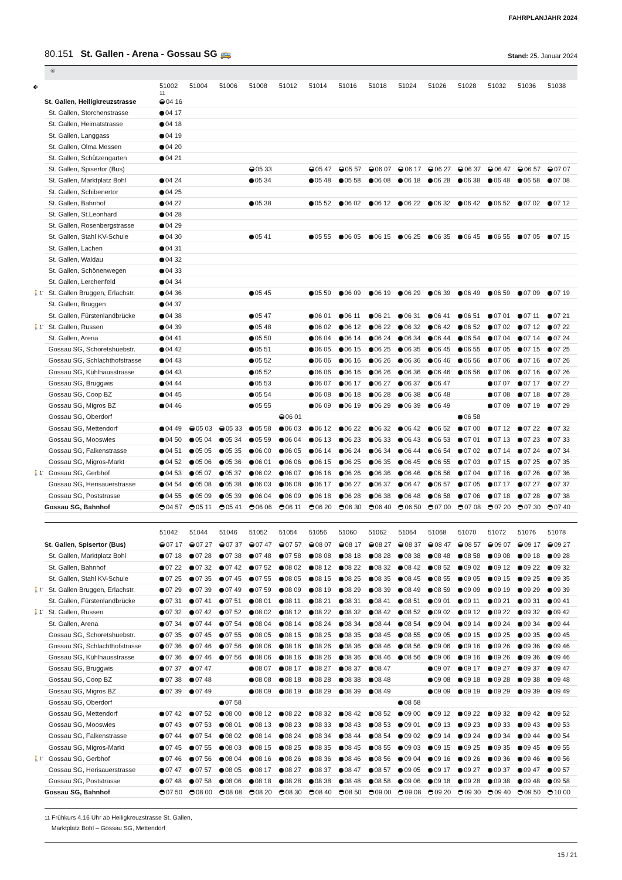FAHRPLANJAHR 2024
80.151 St. Gallen - Arena - Gossau SG 🚌
Stand: 25. Januar 2024
⑥
| 🡸 | | 51002 11 | 51004 | 51006 | 51008 | 51012 | 51014 | 51016 | 51018 | 51024 | 51026 | 51028 | 51032 | 51036 | 51038 |
| --- | --- | --- | --- | --- | --- | --- | --- | --- | --- | --- | --- | --- | --- | --- | --- |
| | St. Gallen, Heiligkreuzstrasse | 04 16 | | | | | | | | | | | | | |
| | St. Gallen, Storchenstrasse | 04 17 | | | | | | | | | | | | | |
| | St. Gallen, Heimatstrasse | 04 18 | | | | | | | | | | | | | |
| | St. Gallen, Langgass | 04 19 | | | | | | | | | | | | | |
| | St. Gallen, Olma Messen | 04 20 | | | | | | | | | | | | | |
| | St. Gallen, Schützengarten | 04 21 | | | | | | | | | | | | | |
| | St. Gallen, Spisertor (Bus) | | | | 05 33 | | 05 47 | 05 57 | 06 07 | 06 17 | 06 27 | 06 37 | 06 47 | 06 57 | 07 07 |
| | St. Gallen, Marktplatz Bohl | 04 24 | | | 05 34 | | 05 48 | 05 58 | 06 08 | 06 18 | 06 28 | 06 38 | 06 48 | 06 58 | 07 08 |
| | St. Gallen, Schibenertor | 04 25 | | | | | | | | | | | | | |
| | St. Gallen, Bahnhof | 04 27 | | | 05 38 | | 05 52 | 06 02 | 06 12 | 06 22 | 06 32 | 06 42 | 06 52 | 07 02 | 07 12 |
| | St. Gallen, St.Leonhard | 04 28 | | | | | | | | | | | | | |
| | St. Gallen, Rosenbergstrasse | 04 29 | | | | | | | | | | | | | |
| | St. Gallen, Stahl KV-Schule | 04 30 | | | 05 41 | | 05 55 | 06 05 | 06 15 | 06 25 | 06 35 | 06 45 | 06 55 | 07 05 | 07 15 |
| | St. Gallen, Lachen | 04 31 | | | | | | | | | | | | | |
| | St. Gallen, Waldau | 04 32 | | | | | | | | | | | | | |
| | St. Gallen, Schönenwegen | 04 33 | | | | | | | | | | | | | |
| | St. Gallen, Lerchenfeld | 04 34 | | | | | | | | | | | | | |
| 🚶1’ | St. Gallen Bruggen, Erlachstr. | 04 36 | | | 05 45 | | 05 59 | 06 09 | 06 19 | 06 29 | 06 39 | 06 49 | 06 59 | 07 09 | 07 19 |
| | St. Gallen, Bruggen | 04 37 | | | | | | | | | | | | | |
| | St. Gallen, Fürstenlandbrücke | 04 38 | | | 05 47 | | 06 01 | 06 11 | 06 21 | 06 31 | 06 41 | 06 51 | 07 01 | 07 11 | 07 21 |
| 🚶1’ | St. Gallen, Russen | 04 39 | | | 05 48 | | 06 02 | 06 12 | 06 22 | 06 32 | 06 42 | 06 52 | 07 02 | 07 12 | 07 22 |
| | St. Gallen, Arena | 04 41 | | | 05 50 | | 06 04 | 06 14 | 06 24 | 06 34 | 06 44 | 06 54 | 07 04 | 07 14 | 07 24 |
| | Gossau SG, Schoretshuebstr. | 04 42 | | | 05 51 | | 06 05 | 06 15 | 06 25 | 06 35 | 06 45 | 06 55 | 07 05 | 07 15 | 07 25 |
| | Gossau SG, Schlachthofstrasse | 04 43 | | | 05 52 | | 06 06 | 06 16 | 06 26 | 06 36 | 06 46 | 06 56 | 07 06 | 07 16 | 07 26 |
| | Gossau SG, Kühlhausstrasse | 04 43 | | | 05 52 | | 06 06 | 06 16 | 06 26 | 06 36 | 06 46 | 06 56 | 07 06 | 07 16 | 07 26 |
| | Gossau SG, Bruggwis | 04 44 | | | 05 53 | | 06 07 | 06 17 | 06 27 | 06 37 | 06 47 | | 07 07 | 07 17 | 07 27 |
| | Gossau SG, Coop BZ | 04 45 | | | 05 54 | | 06 08 | 06 18 | 06 28 | 06 38 | 06 48 | | 07 08 | 07 18 | 07 28 |
| | Gossau SG, Migros BZ | 04 46 | | | 05 55 | | 06 09 | 06 19 | 06 29 | 06 39 | 06 49 | | 07 09 | 07 19 | 07 29 |
| | Gossau SG, Oberdorf | | | | | 06 01 | | | | | | 06 58 | | | |
| | Gossau SG, Mettendorf | 04 49 | 05 03 | 05 33 | 05 58 | 06 03 | 06 12 | 06 22 | 06 32 | 06 42 | 06 52 | 07 00 | 07 12 | 07 22 | 07 32 |
| | Gossau SG, Mooswies | 04 50 | 05 04 | 05 34 | 05 59 | 06 04 | 06 13 | 06 23 | 06 33 | 06 43 | 06 53 | 07 01 | 07 13 | 07 23 | 07 33 |
| | Gossau SG, Falkenstrasse | 04 51 | 05 05 | 05 35 | 06 00 | 06 05 | 06 14 | 06 24 | 06 34 | 06 44 | 06 54 | 07 02 | 07 14 | 07 24 | 07 34 |
| | Gossau SG, Migros-Markt | 04 52 | 05 06 | 05 36 | 06 01 | 06 06 | 06 15 | 06 25 | 06 35 | 06 45 | 06 55 | 07 03 | 07 15 | 07 25 | 07 35 |
| 🚶1’ | Gossau SG, Gerbhof | 04 53 | 05 07 | 05 37 | 06 02 | 06 07 | 06 16 | 06 26 | 06 36 | 06 46 | 06 56 | 07 04 | 07 16 | 07 26 | 07 36 |
| | Gossau SG, Herisauerstrasse | 04 54 | 05 08 | 05 38 | 06 03 | 06 08 | 06 17 | 06 27 | 06 37 | 06 47 | 06 57 | 07 05 | 07 17 | 07 27 | 07 37 |
| | Gossau SG, Poststrasse | 04 55 | 05 09 | 05 39 | 06 04 | 06 09 | 06 18 | 06 28 | 06 38 | 06 48 | 06 58 | 07 06 | 07 18 | 07 28 | 07 38 |
| | Gossau SG, Bahnhof | 04 57 | 05 11 | 05 41 | 06 06 | 06 11 | 06 20 | 06 30 | 06 40 | 06 50 | 07 00 | 07 08 | 07 20 | 07 30 | 07 40 |
| | | 51042 | 51044 | 51046 | 51052 | 51054 | 51056 | 51060 | 51062 | 51064 | 51068 | 51070 | 51072 | 51076 | 51078 |
| --- | --- | --- | --- | --- | --- | --- | --- | --- | --- | --- | --- | --- | --- | --- | --- |
| | St. Gallen, Spisertor (Bus) | 07 17 | 07 27 | 07 37 | 07 47 | 07 57 | 08 07 | 08 17 | 08 27 | 08 37 | 08 47 | 08 57 | 09 07 | 09 17 | 09 27 |
| | St. Gallen, Marktplatz Bohl | 07 18 | 07 28 | 07 38 | 07 48 | 07 58 | 08 08 | 08 18 | 08 28 | 08 38 | 08 48 | 08 58 | 09 08 | 09 18 | 09 28 |
| | St. Gallen, Bahnhof | 07 22 | 07 32 | 07 42 | 07 52 | 08 02 | 08 12 | 08 22 | 08 32 | 08 42 | 08 52 | 09 02 | 09 12 | 09 22 | 09 32 |
| | St. Gallen, Stahl KV-Schule | 07 25 | 07 35 | 07 45 | 07 55 | 08 05 | 08 15 | 08 25 | 08 35 | 08 45 | 08 55 | 09 05 | 09 15 | 09 25 | 09 35 |
| 🚶1’ | St. Gallen Bruggen, Erlachstr. | 07 29 | 07 39 | 07 49 | 07 59 | 08 09 | 08 19 | 08 29 | 08 39 | 08 49 | 08 59 | 09 09 | 09 19 | 09 29 | 09 39 |
| | St. Gallen, Fürstenlandbrücke | 07 31 | 07 41 | 07 51 | 08 01 | 08 11 | 08 21 | 08 31 | 08 41 | 08 51 | 09 01 | 09 11 | 09 21 | 09 31 | 09 41 |
| 🚶1’ | St. Gallen, Russen | 07 32 | 07 42 | 07 52 | 08 02 | 08 12 | 08 22 | 08 32 | 08 42 | 08 52 | 09 02 | 09 12 | 09 22 | 09 32 | 09 42 |
| | St. Gallen, Arena | 07 34 | 07 44 | 07 54 | 08 04 | 08 14 | 08 24 | 08 34 | 08 44 | 08 54 | 09 04 | 09 14 | 09 24 | 09 34 | 09 44 |
| | Gossau SG, Schoretshuebstr. | 07 35 | 07 45 | 07 55 | 08 05 | 08 15 | 08 25 | 08 35 | 08 45 | 08 55 | 09 05 | 09 15 | 09 25 | 09 35 | 09 45 |
| | Gossau SG, Schlachthofstrasse | 07 36 | 07 46 | 07 56 | 08 06 | 08 16 | 08 26 | 08 36 | 08 46 | 08 56 | 09 06 | 09 16 | 09 26 | 09 36 | 09 46 |
| | Gossau SG, Kühlhausstrasse | 07 36 | 07 46 | 07 56 | 08 06 | 08 16 | 08 26 | 08 36 | 08 46 | 08 56 | 09 06 | 09 16 | 09 26 | 09 36 | 09 46 |
| | Gossau SG, Bruggwis | 07 37 | 07 47 | | 08 07 | 08 17 | 08 27 | 08 37 | 08 47 | | 09 07 | 09 17 | 09 27 | 09 37 | 09 47 |
| | Gossau SG, Coop BZ | 07 38 | 07 48 | | 08 08 | 08 18 | 08 28 | 08 38 | 08 48 | | 09 08 | 09 18 | 09 28 | 09 38 | 09 48 |
| | Gossau SG, Migros BZ | 07 39 | 07 49 | | 08 09 | 08 19 | 08 29 | 08 39 | 08 49 | | 09 09 | 09 19 | 09 29 | 09 39 | 09 49 |
| | Gossau SG, Oberdorf | | | 07 58 | | | | | | 08 58 | | | | | |
| | Gossau SG, Mettendorf | 07 42 | 07 52 | 08 00 | 08 12 | 08 22 | 08 32 | 08 42 | 08 52 | 09 00 | 09 12 | 09 22 | 09 32 | 09 42 | 09 52 |
| | Gossau SG, Mooswies | 07 43 | 07 53 | 08 01 | 08 13 | 08 23 | 08 33 | 08 43 | 08 53 | 09 01 | 09 13 | 09 23 | 09 33 | 09 43 | 09 53 |
| | Gossau SG, Falkenstrasse | 07 44 | 07 54 | 08 02 | 08 14 | 08 24 | 08 34 | 08 44 | 08 54 | 09 02 | 09 14 | 09 24 | 09 34 | 09 44 | 09 54 |
| | Gossau SG, Migros-Markt | 07 45 | 07 55 | 08 03 | 08 15 | 08 25 | 08 35 | 08 45 | 08 55 | 09 03 | 09 15 | 09 25 | 09 35 | 09 45 | 09 55 |
| 🚶1’ | Gossau SG, Gerbhof | 07 46 | 07 56 | 08 04 | 08 16 | 08 26 | 08 36 | 08 46 | 08 56 | 09 04 | 09 16 | 09 26 | 09 36 | 09 46 | 09 56 |
| | Gossau SG, Herisauerstrasse | 07 47 | 07 57 | 08 05 | 08 17 | 08 27 | 08 37 | 08 47 | 08 57 | 09 05 | 09 17 | 09 27 | 09 37 | 09 47 | 09 57 |
| | Gossau SG, Poststrasse | 07 48 | 07 58 | 08 06 | 08 18 | 08 28 | 08 38 | 08 48 | 08 58 | 09 06 | 09 18 | 09 28 | 09 38 | 09 48 | 09 58 |
| | Gossau SG, Bahnhof | 07 50 | 08 00 | 08 08 | 08 20 | 08 30 | 08 40 | 08 50 | 09 00 | 09 08 | 09 20 | 09 30 | 09 40 | 09 50 | 10 00 |
11 Frühkurs 4.16 Uhr ab Heiligkreuzstrasse St. Gallen,
Marktplatz Bohl – Gossau SG, Mettendorf
15 / 21